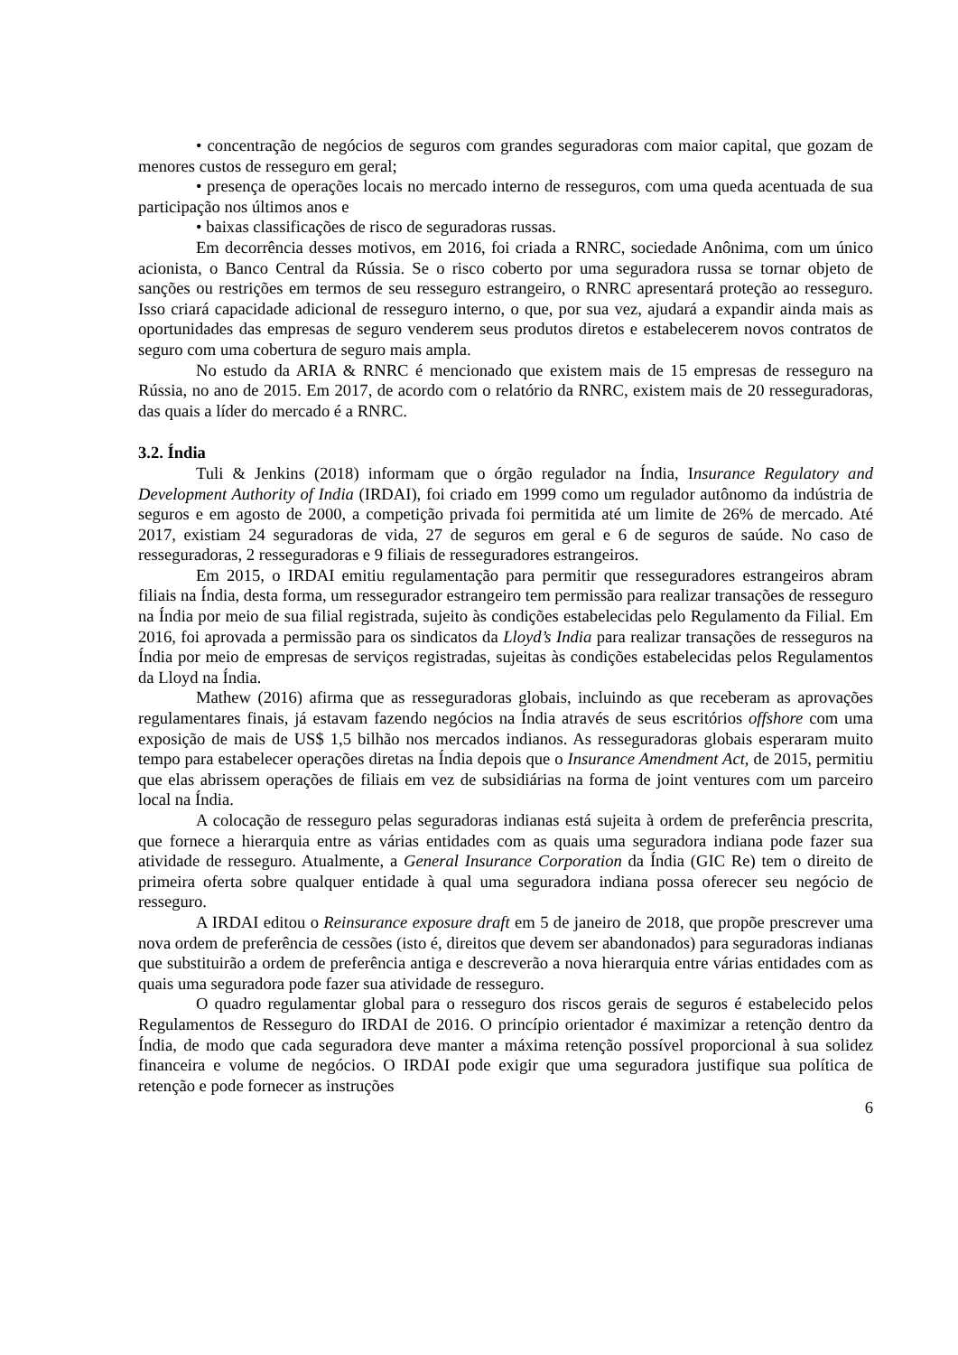• concentração de negócios de seguros com grandes seguradoras com maior capital, que gozam de menores custos de resseguro em geral;
• presença de operações locais no mercado interno de resseguros, com uma queda acentuada de sua participação nos últimos anos e
• baixas classificações de risco de seguradoras russas.
Em decorrência desses motivos, em 2016, foi criada a RNRC, sociedade Anônima, com um único acionista, o Banco Central da Rússia. Se o risco coberto por uma seguradora russa se tornar objeto de sanções ou restrições em termos de seu resseguro estrangeiro, o RNRC apresentará proteção ao resseguro. Isso criará capacidade adicional de resseguro interno, o que, por sua vez, ajudará a expandir ainda mais as oportunidades das empresas de seguro venderem seus produtos diretos e estabelecerem novos contratos de seguro com uma cobertura de seguro mais ampla.
No estudo da ARIA & RNRC é mencionado que existem mais de 15 empresas de resseguro na Rússia, no ano de 2015. Em 2017, de acordo com o relatório da RNRC, existem mais de 20 resseguradoras, das quais a líder do mercado é a RNRC.
3.2. Índia
Tuli & Jenkins (2018) informam que o órgão regulador na Índia, Insurance Regulatory and Development Authority of India (IRDAI), foi criado em 1999 como um regulador autônomo da indústria de seguros e em agosto de 2000, a competição privada foi permitida até um limite de 26% de mercado. Até 2017, existiam 24 seguradoras de vida, 27 de seguros em geral e 6 de seguros de saúde. No caso de resseguradoras, 2 resseguradoras e 9 filiais de resseguradores estrangeiros.
Em 2015, o IRDAI emitiu regulamentação para permitir que resseguradores estrangeiros abram filiais na Índia, desta forma, um ressegurador estrangeiro tem permissão para realizar transações de resseguro na Índia por meio de sua filial registrada, sujeito às condições estabelecidas pelo Regulamento da Filial. Em 2016, foi aprovada a permissão para os sindicatos da Lloyd’s India para realizar transações de resseguros na Índia por meio de empresas de serviços registradas, sujeitas às condições estabelecidas pelos Regulamentos da Lloyd na Índia.
Mathew (2016) afirma que as resseguradoras globais, incluindo as que receberam as aprovações regulamentares finais, já estavam fazendo negócios na Índia através de seus escritórios offshore com uma exposição de mais de US$ 1,5 bilhão nos mercados indianos. As resseguradoras globais esperaram muito tempo para estabelecer operações diretas na Índia depois que o Insurance Amendment Act, de 2015, permitiu que elas abrissem operações de filiais em vez de subsidiárias na forma de joint ventures com um parceiro local na Índia.
A colocação de resseguro pelas seguradoras indianas está sujeita à ordem de preferência prescrita, que fornece a hierarquia entre as várias entidades com as quais uma seguradora indiana pode fazer sua atividade de resseguro. Atualmente, a General Insurance Corporation da Índia (GIC Re) tem o direito de primeira oferta sobre qualquer entidade à qual uma seguradora indiana possa oferecer seu negócio de resseguro.
A IRDAI editou o Reinsurance exposure draft em 5 de janeiro de 2018, que propõe prescrever uma nova ordem de preferência de cessões (isto é, direitos que devem ser abandonados) para seguradoras indianas que substituirão a ordem de preferência antiga e descreverão a nova hierarquia entre várias entidades com as quais uma seguradora pode fazer sua atividade de resseguro.
O quadro regulamentar global para o resseguro dos riscos gerais de seguros é estabelecido pelos Regulamentos de Resseguro do IRDAI de 2016. O princípio orientador é maximizar a retenção dentro da Índia, de modo que cada seguradora deve manter a máxima retenção possível proporcional à sua solidez financeira e volume de negócios. O IRDAI pode exigir que uma seguradora justifique sua política de retenção e pode fornecer as instruções
6